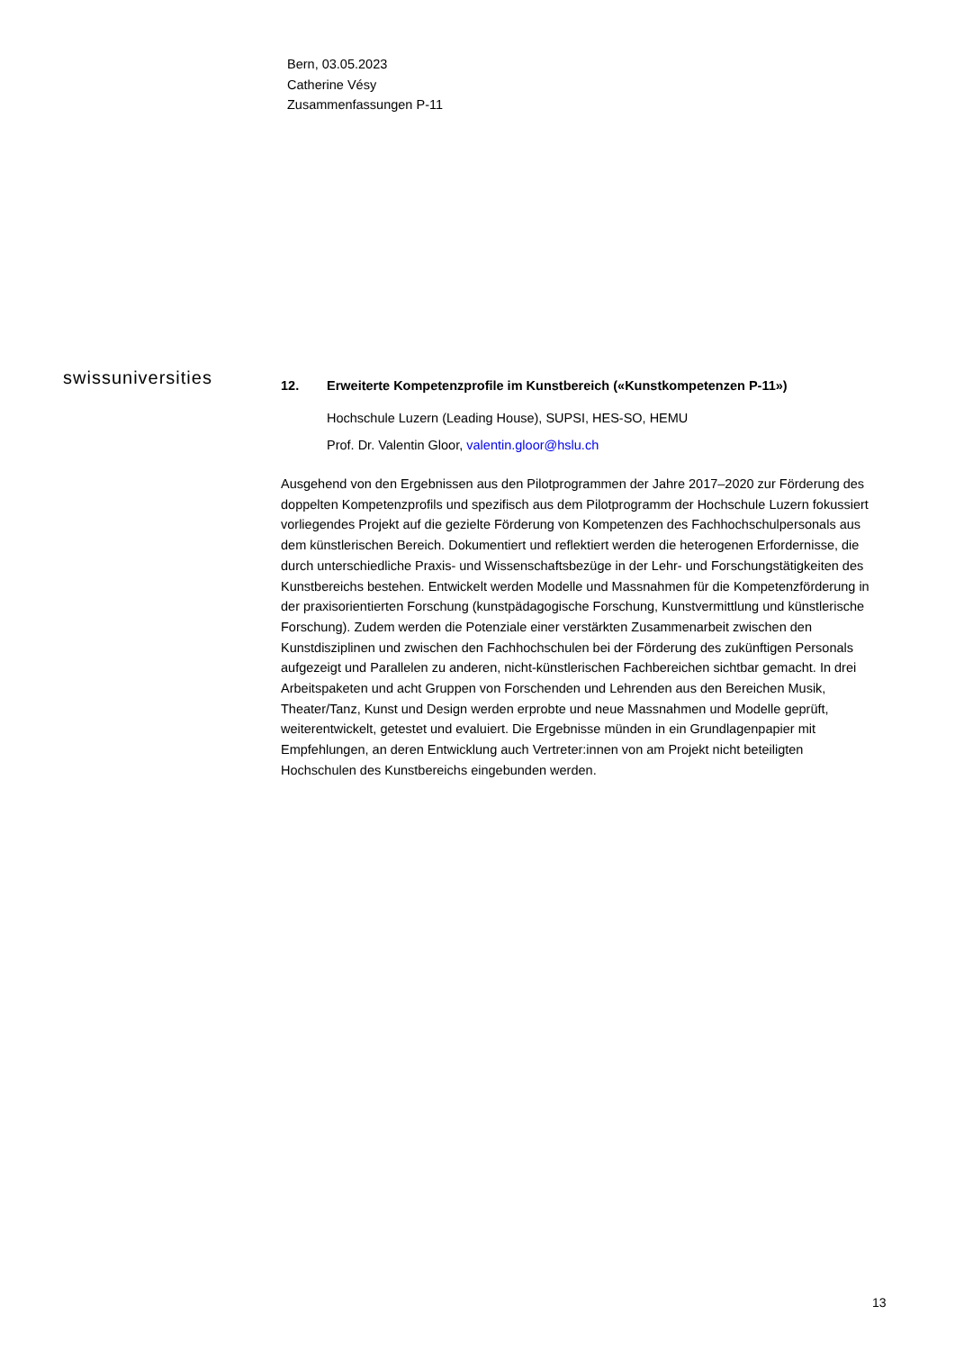Bern, 03.05.2023
Catherine Vésy
Zusammenfassungen P-11
swissuniversities
12. Erweiterte Kompetenzprofile im Kunstbereich («Kunstkompetenzen P-11»)
Hochschule Luzern (Leading House), SUPSI, HES-SO, HEMU
Prof. Dr. Valentin Gloor, valentin.gloor@hslu.ch
Ausgehend von den Ergebnissen aus den Pilotprogrammen der Jahre 2017–2020 zur Förderung des doppelten Kompetenzprofils und spezifisch aus dem Pilotprogramm der Hochschule Luzern fokussiert vorliegendes Projekt auf die gezielte Förderung von Kompetenzen des Fachhochschulpersonals aus dem künstlerischen Bereich. Dokumentiert und reflektiert werden die heterogenen Erfordernisse, die durch unterschiedliche Praxis- und Wissenschaftsbezüge in der Lehr- und Forschungstätigkeiten des Kunstbereichs bestehen. Entwickelt werden Modelle und Massnahmen für die Kompetenzförderung in der praxisorientierten Forschung (kunstpädagogische Forschung, Kunstvermittlung und künstlerische Forschung). Zudem werden die Potenziale einer verstärkten Zusammenarbeit zwischen den Kunstdisziplinen und zwischen den Fachhochschulen bei der Förderung des zukünftigen Personals aufgezeigt und Parallelen zu anderen, nicht-künstlerischen Fachbereichen sichtbar gemacht. In drei Arbeitspaketen und acht Gruppen von Forschenden und Lehrenden aus den Bereichen Musik, Theater/Tanz, Kunst und Design werden erprobte und neue Massnahmen und Modelle geprüft, weiterentwickelt, getestet und evaluiert. Die Ergebnisse münden in ein Grundlagenpapier mit Empfehlungen, an deren Entwicklung auch Vertreter:innen von am Projekt nicht beteiligten Hochschulen des Kunstbereichs eingebunden werden.
13